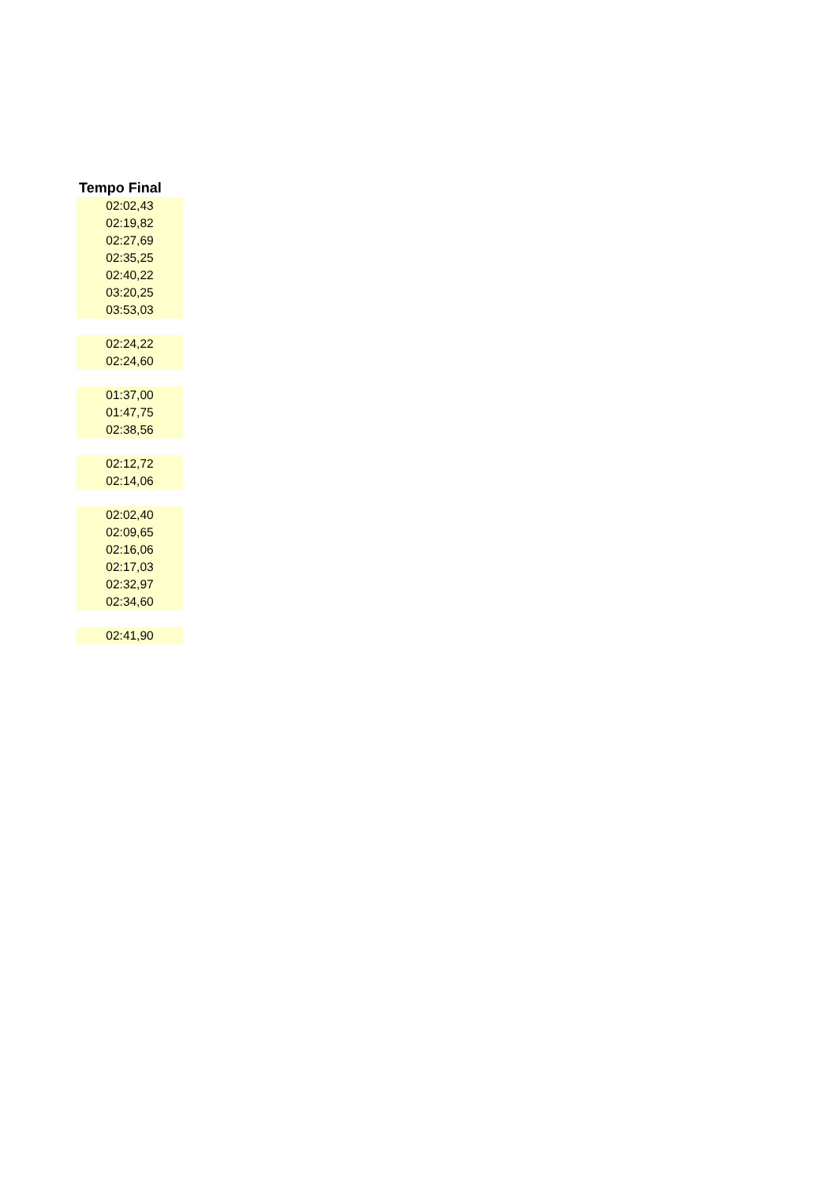| Tempo Final |
| --- |
| 02:02,43 |
| 02:19,82 |
| 02:27,69 |
| 02:35,25 |
| 02:40,22 |
| 03:20,25 |
| 03:53,03 |
| 02:24,22 |
| 02:24,60 |
| 01:37,00 |
| 01:47,75 |
| 02:38,56 |
| 02:12,72 |
| 02:14,06 |
| 02:02,40 |
| 02:09,65 |
| 02:16,06 |
| 02:17,03 |
| 02:32,97 |
| 02:34,60 |
| 02:41,90 |